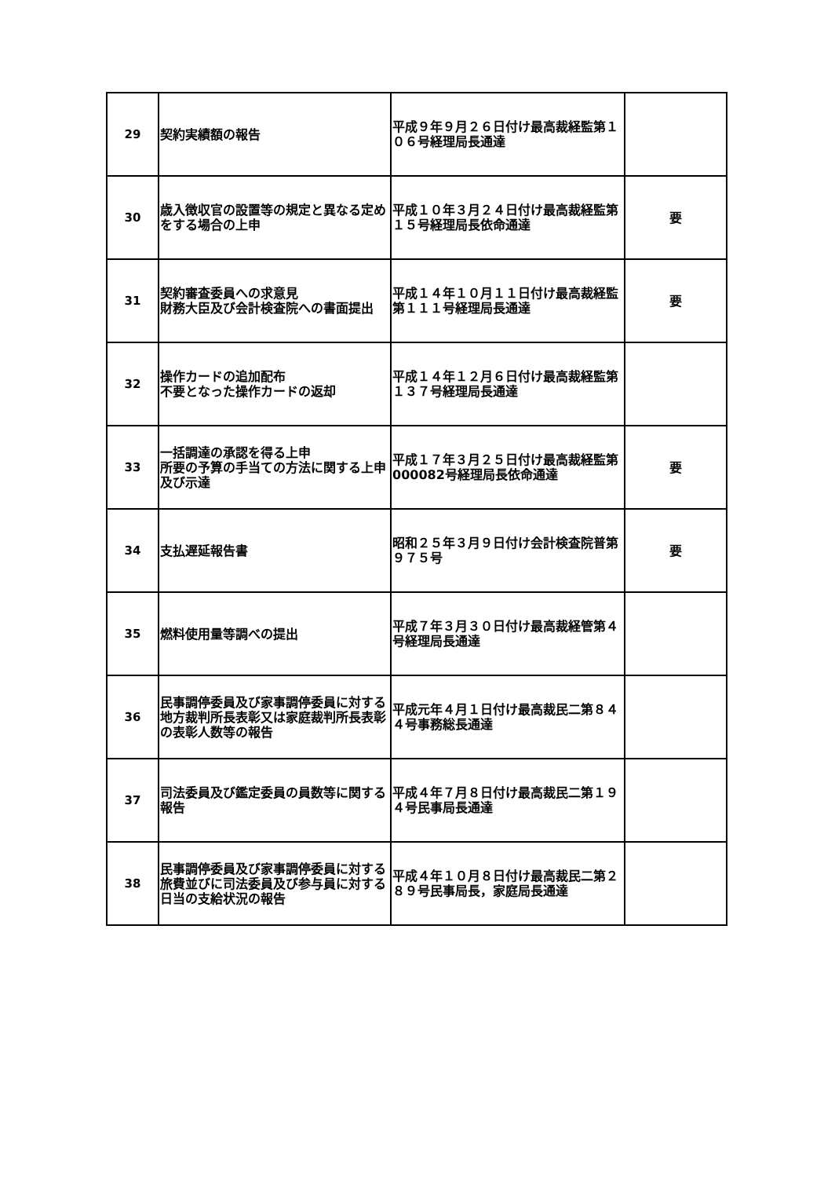| 29 | 契約実績額の報告 | 平成９年９月２６日付け最高裁経監第１０６号経理局長通達 | |
| 30 | 歳入徴収官の設置等の規定と異なる定めをする場合の上申 | 平成１０年３月２４日付け最高裁経監第１５号経理局長依命通達 | 要 |
| 31 | 契約審査委員への求意見 財務大臣及び会計検査院への書面提出 | 平成１４年１０月１１日付け最高裁経監第１１１号経理局長通達 | 要 |
| 32 | 操作カードの追加配布 不要となった操作カードの返却 | 平成１４年１２月６日付け最高裁経監第１３７号経理局長通達 | |
| 33 | 一括調達の承認を得る上申 所要の予算の手当ての方法に関する上申及び示達 | 平成１７年３月２５日付け最高裁経監第000082号経理局長依命通達 | 要 |
| 34 | 支払遅延報告書 | 昭和２５年３月９日付け会計検査院普第９７５号 | 要 |
| 35 | 燃料使用量等調べの提出 | 平成７年３月３０日付け最高裁経管第４号経理局長通達 | |
| 36 | 民事調停委員及び家事調停委員に対する地方裁判所長表彰又は家庭裁判所長表彰の表彰人数等の報告 | 平成元年４月１日付け最高裁民二第８４４号事務総長通達 | |
| 37 | 司法委員及び鑑定委員の員数等に関する報告 | 平成４年７月８日付け最高裁民二第１９４号民事局長通達 | |
| 38 | 民事調停委員及び家事調停委員に対する旅費並びに司法委員及び参与員に対する日当の支給状況の報告 | 平成４年１０月８日付け最高裁民二第２８９号民事局長，家庭局長通達 | |